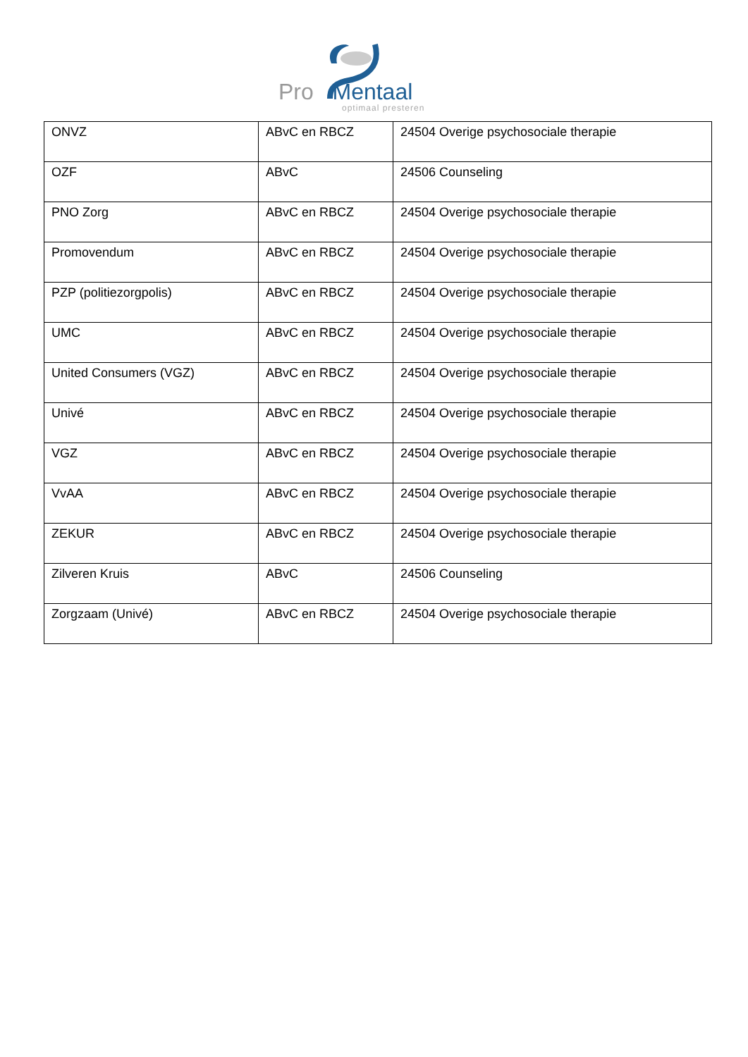Pro Mentaal
optimaal presteren
| ONVZ | ABvC en RBCZ | 24504 Overige psychosociale therapie |
| OZF | ABvC | 24506 Counseling |
| PNO Zorg | ABvC en RBCZ | 24504 Overige psychosociale therapie |
| Promovendum | ABvC en RBCZ | 24504 Overige psychosociale therapie |
| PZP (politiezorgpolis) | ABvC en RBCZ | 24504 Overige psychosociale therapie |
| UMC | ABvC en RBCZ | 24504 Overige psychosociale therapie |
| United Consumers (VGZ) | ABvC en RBCZ | 24504 Overige psychosociale therapie |
| Univé | ABvC en RBCZ | 24504 Overige psychosociale therapie |
| VGZ | ABvC en RBCZ | 24504 Overige psychosociale therapie |
| VvAA | ABvC en RBCZ | 24504 Overige psychosociale therapie |
| ZEKUR | ABvC en RBCZ | 24504 Overige psychosociale therapie |
| Zilveren Kruis | ABvC | 24506 Counseling |
| Zorgzaam (Univé) | ABvC en RBCZ | 24504 Overige psychosociale therapie |